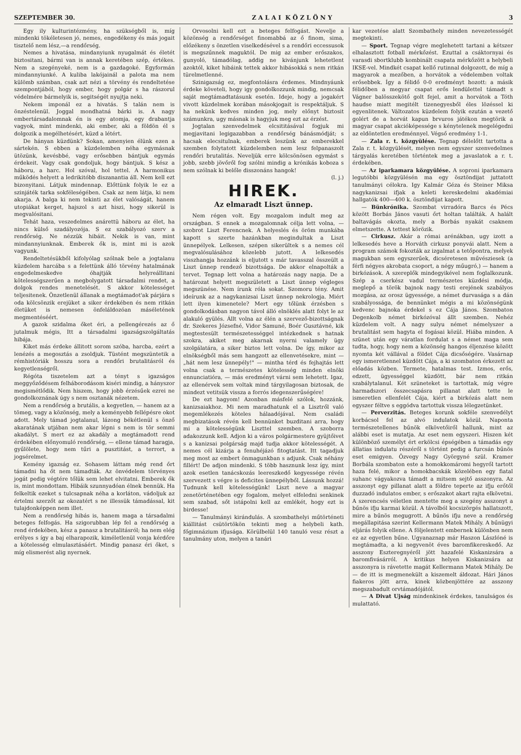SZEPTEMBER 30. Z A L A I K Ö Z L Ö N Y 3
Egy ily kulturintézmény, ha szükségből is, míg mindenki tökéletesen jó, nemes, engedékeny és más jogait tisztelő nem lész,—a rendőrség.
Nemes a hivatása, mindanyiunk nyugalmát és életét biztositani, bármi van is annak keretében szép, értékes. Nem a szegényeké, nem is a gazdagoké. Egyformán mindannyiunké. A kuliba lakójainál a palota ma nem külömb számban, csak azt nézi a törvény és rendeltetése szempontjából, hogy ember, hogy polgár s ha rászorul védelmére bármelyik is, segitségét nyujtja neki.
Nekem imponál ez a hivatás. S talán nem is önzéstelenül. Joggal mondhatná bárki is. A nagy embertársadalomnak én is egy atomja, egy drabantja vagyok, mint mindenki, aki ember, aki a földön él s dolgozik a megélhetésért, küzd a létért.
De hányan küzdünk? Sokan, amenyien élünk ezen a sártekén. S ebben a küzdelemben néha egymásnak ütözünk, kevésbbé, vagy erősebben bántjuk egymás érdekeit. Vagy csak gondoljuk, hogy bántjuk. S kész a háboru, a harc. Hol szóval, hol tettel. A harmonikus működés helyett a ledrikitóbb diszanantia áll. Nem kell ezt bizonyitani. Látjuk mindennap. Előttünk folyik le ez a szinjáték tarka sokféleségében. Csak az nem látja, ki nem akarja. A balga ki nem tekinti az élet valóságát, hanem utopiákat kerget, hajszol s azt hiszi, hogy sikerül is megvalósitani.
Tehát haza, veszedelmes anárettü háboru az élet, ha nincs külső szadályozója. S ez szabályozó szerv a rendőrség. Ne nézzük hibáit. Nekik is van, mint mindannyiunknak. Emberek ők is, mint mi is azok vagyunk.
Rendeltetésükből kifolyólag szólnak bele a jogtalanu küzdelem harcába s a felettünk álló törvény hatalmának engedelmeskedve óhajtják helyreállitani kötelességszerűen a megbolygatott társadalmi rendet, a dolgok rendes menetelését. S akkor kötelességet teljesitenek. Önzetlenül állanak a megtámadot'ak párjára s oda kölcsönzik erejüket a siker érdekében és nem ritkán életüket is nemesen önfeláldozóan máséletének megmentéséért.
A gazok szidalma őket éri, a pellengérezés az ő jutalmuk mégis, Itt a társadalmi igazságszolgáltatás hibája.
Kiket más érdeke állitott sorom szóba, harcba, ezért a lenézés a megosztás a zsoldjuk. Tüstént megszüntetik a rémhistóriák hosszu sora a rendőri brutalitásról és kegyetlenségről.
Régóta tiszetelem azt a tényt s igazságos meggyőződésem felháborodásom kiséri mindig, a hányszor megismétlődik. Nem hiszem, hogy jobb érzésűek ezrei ne gondolkoznának úgy s nem osztanák nézetem.
Nem a rendőrség a brutális, a kegyetlen, — hanem az a tömeg, vagy a közönség, mely a keményebb fellépésre okot adott. Mely támad jogtalanul, lázong békétlenül s önző akaratának utjában nem akar lépni s nem is tör semmi akadályt. S mert ez az akadály a megtámadott rend érdekében előnyomuló rendőrség, — ellene támad haragja, gyűlölete, hogy nem tűri a pusztitást, a terrort, a jogsérelmet.
Kemény igazság ez. Sohasem láttam még rend őrt támadni ha őt nem támadták. Az önvédelem törvényes jogát pedig végtére tőlük sem lehet elvitatni. Emberek ők is, mint mondottam. Hibáik szunnyadóan élnek bennük. Ha felkeltik ezeket s tulcsapnak néha a korláton, vádoljuk az értelmi szerzőt az okozatért s ne illessük támadással, kit tulajdonképpen nem illet.
Nem a rendőrség hibás is, hanem maga a társadalmi beteges felfogás. Ha szigorubban lép fel a rendőrség a rend érdekében, kész a panasz a brutalitásról; ha nem elég erélyes s így a baj elharapozik, kiméletlenül vonja kérdőre a kötelesség elmulasztásáért. Mindig panasz éri őket, s míg elismerést alig nyernek.
Orvosolni kell ezt a beteges felfogást. Nevelje a közönség a rendőrséget finomabbá az ő finom, sima, előzékeny s önzetlen viselkedésével s a rendőri eccessusok is megszűnnek maguktól. De mig az ember erőszakos, gunyoló, támadólag, addig ne kivánjunk lehetetlent azoktól, kiket hibáink tettek akkor hibásokká s nem ritkán türelmetlenné.
Szinigazság ez, megfontolásra érdemes. Mindnyáunk érdeke követeli, hogy igy gondolkozzunk mindig, nemcsak saját megtámadtatásunk esetén. Ideje, hogy a jogakért vivott küzdelmek korában másokjogait is respektáljuk. S ha nekünk kedves minden jog, mely előnyt biztosit számunkra, ugy másnak is hagyjuk meg ezt az érzést.
Jogtalan szenvedelmek elcsititásával fogjuk mi megjavitani legigazabban a rendőrség bánásmódját; s hacsak elecsitulnak, emberek leszünk az emberekkel szemben folytatott küzdelemben nem lesz felpanaszolt rendőri brutalitás. Neveljük erre kölcsönösen egymást s jobb, szebb jövőről fog szólni mindig a krónikás koboza s nem szólnak ki belőle disszonáns hangok!
(l. j.)
HIREK.
Az elmaradt Liszt ünnep.
Nem régen volt. Egy mozgalom indult meg az országban. S ennek a mozgalomnak célja lett volna, — szobrot Liszt Ferencnek. A helyeslés és öröm munkába kapott s szerte hazánkban megindultak a Liszt ünnepélyek. Lelkesen, szépen sikerültek s a nemes cél megvalósulásához közelebb jutott. A lelkesedés visszhangja hozzánk is eljutott s már tavasszal összeült a Liszt ünnep rendező bizottsága. De akkor elnapolták a tervet. Tegnap lett volna a határozás nagy napja. De a határozat helyett megszületett a Liszt ünnep végleges megszünése. Nem írunk róla sokat. Szomoru tény. Amit ideírunk az a nagykanizsai Liszt ünnep nekrologja. Miért lett ilyen kimenetele? Mert egy tőlünk érzésben s gondolkodásban nagyon távol álló elnöklés alatt folyt le az alakuló gyülés. Állt volna az élén a szervező-bizottságnak dr. Szekeres Józsefné, Vidor Samuné, Boér Gusztávné, kik megtestesült természetességgel intézkednek s hatnak szokra, akiket meg akarnak nyerni valamely ügy szolgálatára, a siker biztos lett volna. De így, mikor az elnökségből más sem hangzott az ellenvetésekre, mint — „hát nem lesz ünnepély!" — mintha térd és fejhajtás lett volna csak a természetes kötelesség minden elnöki ennunciatióra, — más eredményt várni sem lehetett. Igaz, az ellenérvek sem voltak mind tárgyilagosan biztosak, de mindezt vetitsük vissza a forrós idegenszerűségére!
De ezt hagyom! Azonban másfelé szólok, hozzánk, kanizsaiakhoz. Mi nem maradhatunk el a Lisztről való megemlékezés köteles hálaadójával. Nem családi megbizatások révén kell bennünket buzditani arra, hogy mi a kötelességünk Liszttel szemben. A szoborra adakozzunk kell. Adjon ki a város polgármestere gyüjtőivet s a kanizsai polgárság majd tudja akkor kötelességét. A nemes cél kizárja a fenuhéjázó fitogtatást. Itt tagadjuk meg most az embert önmagunkban s adjunk. Csak néhány fillért! De adjon mindenki. S több hasznunk lesz így, mint azok esetlen tanácskozás leereszkedő kegyessége révén szervezett s végre is deficites ünnepélyből. Lássunk hozzá! Tudnunk kell kötelességünk! Liszt neve a magyar zenetörténetében egy fogalom, melyet elfeledni senkinek sem szabad, sőt istápolni kell az emlékét, hogy ezt is birdesse!
— Tanulmányi kirándulás. A szombathelyi műtörténeti kiállitást csütörtökön tekinti meg a helybeli kath. főgimnázium ifjusága. Körülbelül 140 tanuló vesz részt a tanulmány uton, melyen a tanári
kar vezetése alatt Szombathely minden nevezetességét megtekinti.
— Sport. Tegnap végre meglehetett tartani a kétszer elhalasztott fotball mérkőzést. Ezuttal a csáktornyai és varasdi sbortklubb kombinált csapata mérkőzött a helybeli IKSE-vel. Mindkét csapat kellő rutinnal dolgozott, de míg a magyarok a mezőben, a horvátok a védelemben voltak erősebbek. Így a félidő 0-0 eredményt hozott: a másik félidőben a megyar csapat erős lendülettel támadt s Vágner balösszekötő golt fejel, amit a horvátok a Tóth haudse miatt megitélt tizenegyesből éles lözéssel ki egyenlitenek. Változatos küzdelem folyik ezután a vezető golért de a horvát kapun brvuros játékon megtörik a magyar csapat akcióképessége s kénytelenek megelégedni az eldöntetlen eredménnyel. Végső eredmény 1-1.
— Zala r. t. közgyülése. Tegnap délelőtt tartotta a Zala r. t. közgyülését, melyen nem egyszer szenvedelmes tárgyalás keretében történtek meg a javaslatok a r. t. érdekében.
— Az iparkamara közgyülése. A soproni iparkamara legutóbbi közgyülésén ma egy ösztöndijat juttatott tanulmányi célokra. Igy Kalmár Géza és Steiner Miksa nagykanizsai ifjak a keleti kereskedelmi akadémiai hallgatók 400—400 k. ösztöndijat kapott.
— Bünkrónika. Szombat virradóra Barcs és Pécs között Borbás János vasuti őrt holtan találták. A halált baltavágás okozta, mely a Borbás nyakát csaknem elmetszette. A tettest körözik.
— Cirkusz. Akár a római arénákban, ugy izott a lelkesedés heve a Horváth cirkusz ponyvái alatt. Nem a program számok fokozták az izgalmat a tetőpontra, melyek magukban sem egyszerűek, dicséretesen művésziesek (a férfi négyes akrobata csoport, a négy műugró,) — hanem a birkózások. A szereplők mindegyikével nem foglalkozunk. Szép a cserkész vadul természetes küzdési módja, meglepő a török bajnok nagy testi erejének szabályos mozgása, az orosz ügyessége, a német durvasága s a dán szabályossága, de bennünket mégis a mi közönségünk kedvenc bajnoka érdekel s ez Cája János. Szombaton Degenkolb német birkózóval állt szemben. Nehéz küzdelem volt. A nagy sulyu német némelyszer a brutalitást sem hagyta el fogásai közül. Hiába minden. A szünet után egy váratlan fordulat s a német maga sem tudta, hogy, hogy nem a közönség hangos éljenzése között nyomta két vállával a földet Cája dicsőségére. Vasárnap egy ismeretlennel küzdött Cája, a ki szombaton érkezett az előadás közben. Termete, hatalmas test. Izmos, erős, edzett, ügyességgel küzdött, bár nem ritkán szabálytalanul. Két szüneteket is tartottak, míg végre harmadszori összecsapásra pillanat alatt tette le ismeretlen ellenfelét Cája, kiért a birkózás alatt nem egyszer féltve s eggódva tartottuk vissza lélegzetünket.
— Perverzitás. Beteges korunk sokféle szenvedélyt korbácsol fel az alvó indulatok közül. Naponta természetellenes bűnök elkövetőiről hallunk, mint az alábbi eset is mutatja. Az eset nem egyszeri. Hiszen két különböző személyt ért erkölcsi épségében a támadás egy állatias indulatu részéről s történt pedig a furcsán bűnös eset emigyen. Özvegy Nagy Györgyné szül. Kramer Borbála szombaton este a homokkomáromi hegyről tartott haza felé, mikor a homokbacskák közelében egy fiatal suhanc vágyakozva támadt a mitsem sejtő asszonyra. Az asszonyt egy pillanat alatt a földre teperte az ifju erőtől duzzadó indulatos ember, s erőszakot akart rajta elkövetni. A szerencsés véletlen mentette meg a szegény asszonyt a bűnös ifju karmai közül. A távolból kocsizörgés hallatszott, mire a bűnös megugrott. A bűnös ifju neve a rendőrség megállapitása szerint Kellermann Matek Mihály. A bűnügyi eljárás folyik ellene. A följelentett embernek különben nem ez az egyetlen bűne. Ugyanaznap már Haszon Lászlóné is megtámadta, a ki negyvenöt éves baromfikereskedő. Az asszony Eszteregnyéről jött hazafelé Kiskanizsára a baromfivásárról. A kritikus helyen Kiskanizsára az asszonyra is rávetette magát Kellermann Matek Mihály. De — de itt is megmenekült a kiszemelt áldozat. Hári János fiakeros jött arra, kinek közbenjöttére az asszony megszabadult orvtámadójától.
— A Divat Ujság mindenkinek érdekes, tanulságos és mulattató.